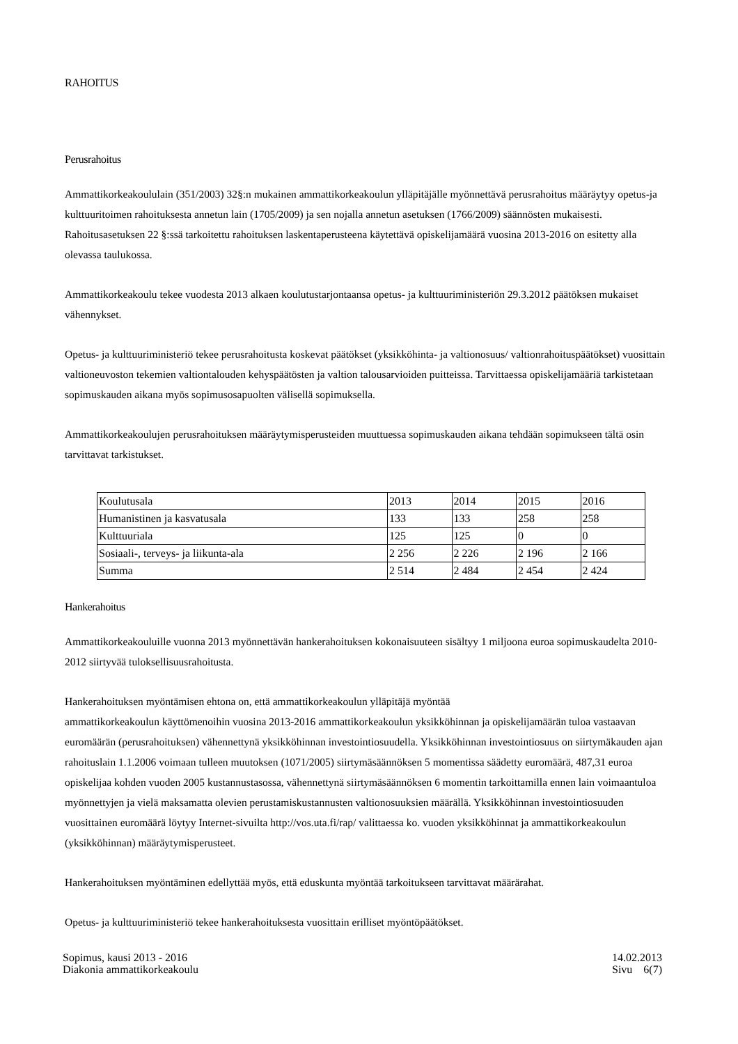RAHOITUS
Perusrahoitus
Ammattikorkeakoululain (351/2003) 32§:n mukainen ammattikorkeakoulun ylläpitäjälle myönnettävä perusrahoitus määräytyy opetus-ja kulttuuritoimen rahoituksesta annetun lain (1705/2009) ja sen nojalla annetun asetuksen (1766/2009) säännösten mukaisesti. Rahoitusasetuksen 22 §:ssä tarkoitettu rahoituksen laskentaperusteena käytettävä opiskelijamäärä vuosina 2013-2016 on esitetty alla olevassa taulukossa.
Ammattikorkeakoulu tekee vuodesta 2013 alkaen koulutustarjontaansa opetus- ja kulttuuriministeriön 29.3.2012 päätöksen mukaiset vähennykset.
Opetus- ja kulttuuriministeriö tekee perusrahoitusta koskevat päätökset (yksikköhinta- ja valtionosuus/ valtionrahoituspäätökset) vuosittain valtioneuvoston tekemien valtiontalouden kehyspäätösten ja valtion talousarvioiden puitteissa. Tarvittaessa opiskelijamääriä tarkistetaan sopimuskauden aikana myös sopimusosapuolten välisellä sopimuksella.
Ammattikorkeakoulujen perusrahoituksen määräytymisperusteiden muuttuessa sopimuskauden aikana tehdään sopimukseen tältä osin tarvittavat tarkistukset.
| Koulutusala | 2013 | 2014 | 2015 | 2016 |
| --- | --- | --- | --- | --- |
| Humanistinen ja kasvatusala | 133 | 133 | 258 | 258 |
| Kulttuuriala | 125 | 125 | 0 | 0 |
| Sosiaali-, terveys- ja liikunta-ala | 2 256 | 2 226 | 2 196 | 2 166 |
| Summa | 2 514 | 2 484 | 2 454 | 2 424 |
Hankerahoitus
Ammattikorkeakouluille vuonna 2013 myönnettävän hankerahoituksen kokonaisuuteen sisältyy 1 miljoona euroa sopimuskaudelta 2010-2012 siirtyvää tuloksellisuusrahoitusta.
Hankerahoituksen myöntämisen ehtona on, että ammattikorkeakoulun ylläpitäjä myöntää
ammattikorkeakoulun käyttömenoihin vuosina 2013-2016 ammattikorkeakoulun yksikköhinnan ja opiskelijamäärän tuloa vastaavan euromäärän (perusrahoituksen) vähennettynä yksikköhinnan investointiosuudella. Yksikköhinnan investointiosuus on siirtymäkauden ajan rahoituslain 1.1.2006 voimaan tulleen muutoksen (1071/2005) siirtymäsäännöksen 5 momentissa säädetty euromäärä, 487,31 euroa opiskelijaa kohden vuoden 2005 kustannustasossa, vähennettynä siirtymäsäännöksen 6 momentin tarkoittamilla ennen lain voimaantuloa myönnettyjen ja vielä maksamatta olevien perustamiskustannusten valtionosuuksien määrällä. Yksikköhinnan investointiosuuden vuosittainen euromäärä löytyy Internet-sivuilta http://vos.uta.fi/rap/ valittaessa ko. vuoden yksikköhinnat ja ammattikorkeakoulun (yksikköhinnan) määräytymisperusteet.
Hankerahoituksen myöntäminen edellyttää myös, että eduskunta myöntää tarkoitukseen tarvittavat määrärahat.
Opetus- ja kulttuuriministeriö tekee hankerahoituksesta vuosittain erilliset myöntöpäätökset.
Sopimus, kausi 2013 - 2016
Diakonia ammattikorkeakoulu
14.02.2013
Sivu 6(7)